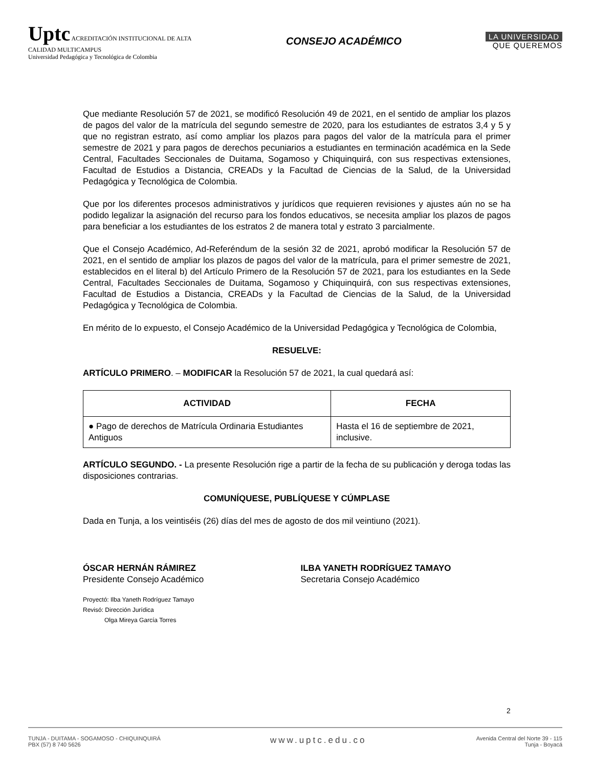Uptc ACREDITACIÓN INSTITUCIONAL DE ALTA CALIDAD MULTICAMPUS
Universidad Pedagógica y Tecnológica de Colombia
CONSEJO ACADÉMICO
LA UNIVERSIDAD
QUE QUEREMOS
Que mediante Resolución 57 de 2021, se modificó Resolución 49 de 2021, en el sentido de ampliar los plazos de pagos del valor de la matrícula del segundo semestre de 2020, para los estudiantes de estratos 3,4 y 5 y que no registran estrato, así como ampliar los plazos para pagos del valor de la matrícula para el primer semestre de 2021 y para pagos de derechos pecuniarios a estudiantes en terminación académica en la Sede Central, Facultades Seccionales de Duitama, Sogamoso y Chiquinquirá, con sus respectivas extensiones, Facultad de Estudios a Distancia, CREADs y la Facultad de Ciencias de la Salud, de la Universidad Pedagógica y Tecnológica de Colombia.
Que por los diferentes procesos administrativos y jurídicos que requieren revisiones y ajustes aún no se ha podido legalizar la asignación del recurso para los fondos educativos, se necesita ampliar los plazos de pagos para beneficiar a los estudiantes de los estratos 2 de manera total y estrato 3 parcialmente.
Que el Consejo Académico, Ad-Referéndum de la sesión 32 de 2021, aprobó modificar la Resolución 57 de 2021, en el sentido de ampliar los plazos de pagos del valor de la matrícula, para el primer semestre de 2021, establecidos en el literal b) del Artículo Primero de la Resolución 57 de 2021, para los estudiantes en la Sede Central, Facultades Seccionales de Duitama, Sogamoso y Chiquinquirá, con sus respectivas extensiones, Facultad de Estudios a Distancia, CREADs y la Facultad de Ciencias de la Salud, de la Universidad Pedagógica y Tecnológica de Colombia.
En mérito de lo expuesto, el Consejo Académico de la Universidad Pedagógica y Tecnológica de Colombia,
RESUELVE:
ARTÍCULO PRIMERO. – MODIFICAR la Resolución 57 de 2021, la cual quedará así:
| ACTIVIDAD | FECHA |
| --- | --- |
| ● Pago de derechos de Matrícula Ordinaria Estudiantes Antiguos | Hasta el 16 de septiembre de 2021, inclusive. |
ARTÍCULO SEGUNDO. - La presente Resolución rige a partir de la fecha de su publicación y deroga todas las disposiciones contrarias.
COMUNÍQUESE, PUBLÍQUESE Y CÚMPLASE
Dada en Tunja, a los veintiséis (26) días del mes de agosto de dos mil veintiuno (2021).
ÓSCAR HERNÁN RÁMIREZ
Presidente Consejo Académico
ILBA YANETH RODRÍGUEZ TAMAYO
Secretaria Consejo Académico
Proyectó: Ilba Yaneth Rodríguez Tamayo
Revisó: Dirección Jurídica
Olga Mireya García Torres
2
TUNJA - DUITAMA - SOGAMOSO - CHIQUINQUIRÁ
PBX (57) 8 740 5626
www.uptc.edu.co
Avenida Central del Norte 39 - 115
Tunja - Boyacá